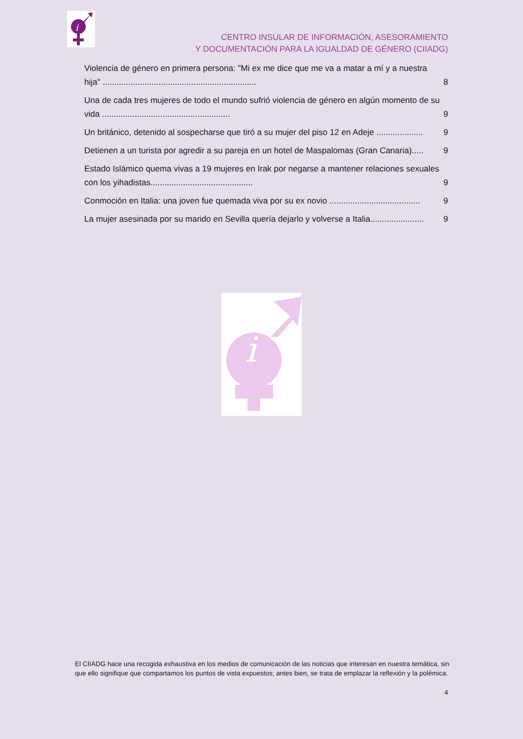i
CENTRO INSULAR DE INFORMACIÓN, ASESORAMIENTO
Y DOCUMENTACIÓN PARA LA IGUALDAD DE GÉNERO (CIIADG)
Violencia de género en primera persona: "Mi ex me dice que me va a matar a mí y a nuestra hija" .................................................................. 8
Una de cada tres mujeres de todo el mundo sufrió violencia de género en algún momento de su vida ....................................................... 9
Un británico, detenido al sospecharse que tiró a su mujer del piso 12 en Adeje .................... 9
Detienen a un turista por agredir a su pareja en un hotel de Maspalomas (Gran Canaria)..... 9
Estado Islámico quema vivas a 19 mujeres en Irak por negarse a mantener relaciones sexuales con los yihadistas............................................ 9
Conmoción en Italia: una joven fue quemada viva por su ex novio ....................................... 9
La mujer asesinada por su marido en Sevilla quería dejarlo y volverse a Italia....................... 9
i
El CIIADG hace una recogida exhaustiva en los medios de comunicación de las noticias que interesan en nuestra temática, sin que ello signifique que compartamos los puntos de vista expuestos; antes bien, se trata de emplazar la reflexión y la polémica.
4